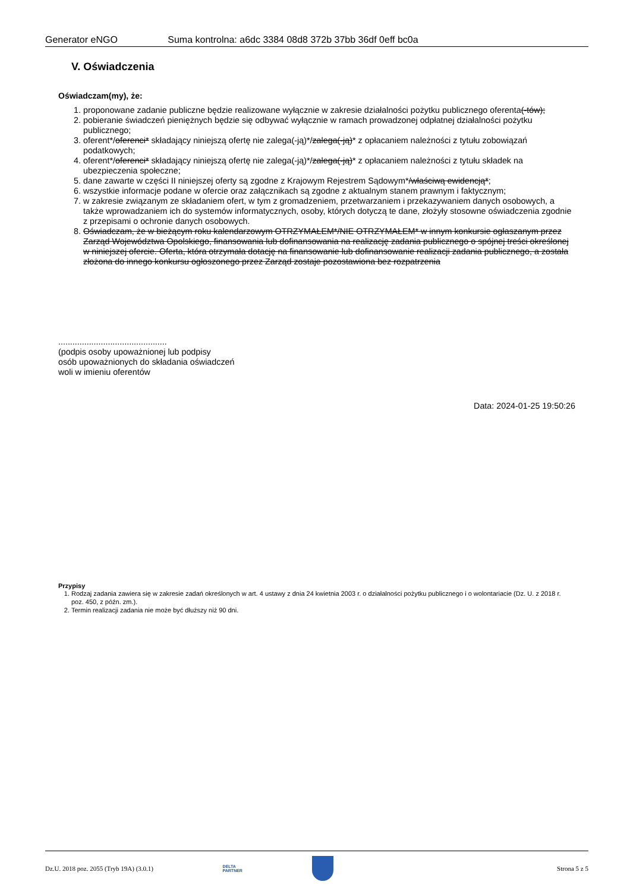Generator eNGO Suma kontrolna: a6dc 3384 08d8 372b 37bb 36df 0eff bc0a
V. Oświadczenia
Oświadczam(my), że:
1. proponowane zadanie publiczne będzie realizowane wyłącznie w zakresie działalności pożytku publicznego oferenta(-tów);
2. pobieranie świadczeń pieniężnych będzie się odbywać wyłącznie w ramach prowadzonej odpłatnej działalności pożytku publicznego;
3. oferent*/oferenci* składający niniejszą ofertę nie zalega(-ją)*/zalega(-ją)* z opłacaniem należności z tytułu zobowiązań podatkowych;
4. oferent*/oferenci* składający niniejszą ofertę nie zalega(-ją)*/zalega(-ją)* z opłacaniem należności z tytułu składek na ubezpieczenia społeczne;
5. dane zawarte w części II niniejszej oferty są zgodne z Krajowym Rejestrem Sądowym*/właściwą ewidencją*;
6. wszystkie informacje podane w ofercie oraz załącznikach są zgodne z aktualnym stanem prawnym i faktycznym;
7. w zakresie związanym ze składaniem ofert, w tym z gromadzeniem, przetwarzaniem i przekazywaniem danych osobowych, a także wprowadzaniem ich do systemów informatycznych, osoby, których dotyczą te dane, złożyły stosowne oświadczenia zgodnie z przepisami o ochronie danych osobowych.
8. Oświadczam, że w bieżącym roku kalendarzowym OTRZYMAŁEM*/NIE OTRZYMAŁEM* w innym konkursie ogłaszanym przez Zarząd Województwa Opolskiego, finansowania lub dofinansowania na realizację zadania publicznego o spójnej treści określonej w niniejszej ofercie. Oferta, która otrzymała dotację na finansowanie lub dofinansowanie realizacji zadania publicznego, a została złożona do innego konkursu ogłoszonego przez Zarząd zostaje pozostawiona bez rozpatrzenia
..............................................
(podpis osoby upoważnionej lub podpisy
osób upoważnionych do składania oświadczeń
woli w imieniu oferentów
Data: 2024-01-25 19:50:26
Przypisy
1. Rodzaj zadania zawiera się w zakresie zadań określonych w art. 4 ustawy z dnia 24 kwietnia 2003 r. o działalności pożytku publicznego i o wolontariacie (Dz. U. z 2018 r. poz. 450, z późn. zm.).
2. Termin realizacji zadania nie może być dłuższy niż 90 dni.
Dz.U. 2018 poz. 2055 (Tryb 19A) (3.0.1) DELTA
PARTNER Strona 5 z 5